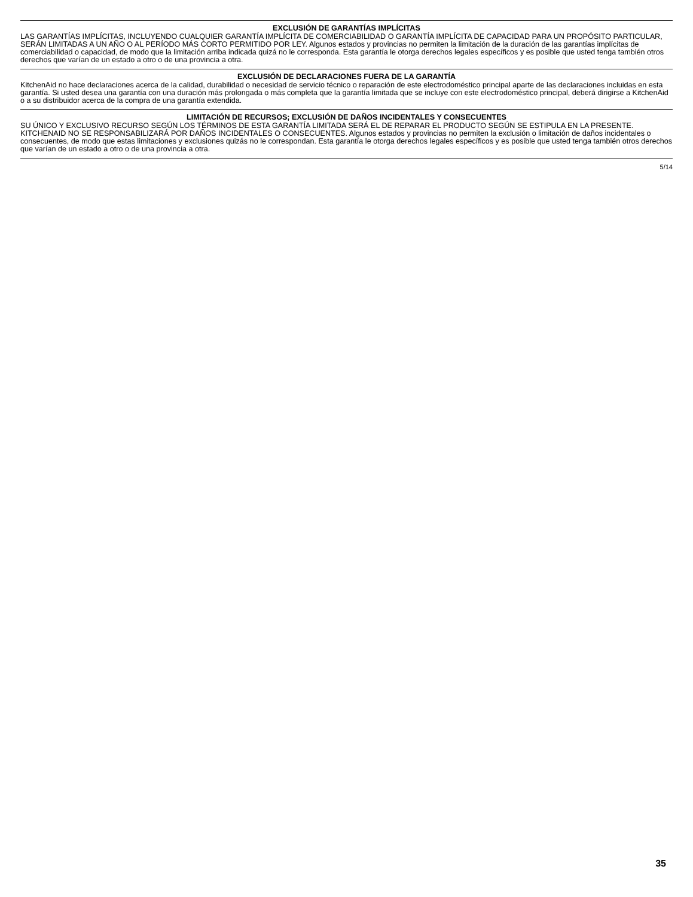EXCLUSIÓN DE GARANTÍAS IMPLÍCITAS
LAS GARANTÍAS IMPLÍCITAS, INCLUYENDO CUALQUIER GARANTÍA IMPLÍCITA DE COMERCIABILIDAD O GARANTÍA IMPLÍCITA DE CAPACIDAD PARA UN PROPÓSITO PARTICULAR, SERÁN LIMITADAS A UN AÑO O AL PERÍODO MÁS CORTO PERMITIDO POR LEY. Algunos estados y provincias no permiten la limitación de la duración de las garantías implícitas de comerciabilidad o capacidad, de modo que la limitación arriba indicada quizá no le corresponda. Esta garantía le otorga derechos legales específicos y es posible que usted tenga también otros derechos que varían de un estado a otro o de una provincia a otra.
EXCLUSIÓN DE DECLARACIONES FUERA DE LA GARANTÍA
KitchenAid no hace declaraciones acerca de la calidad, durabilidad o necesidad de servicio técnico o reparación de este electrodoméstico principal aparte de las declaraciones incluidas en esta garantía. Si usted desea una garantía con una duración más prolongada o más completa que la garantía limitada que se incluye con este electrodoméstico principal, deberá dirigirse a KitchenAid o a su distribuidor acerca de la compra de una garantía extendida.
LIMITACIÓN DE RECURSOS; EXCLUSIÓN DE DAÑOS INCIDENTALES Y CONSECUENTES
SU ÚNICO Y EXCLUSIVO RECURSO SEGÚN LOS TÉRMINOS DE ESTA GARANTÍA LIMITADA SERÁ EL DE REPARAR EL PRODUCTO SEGÚN SE ESTIPULA EN LA PRESENTE. KITCHENAID NO SE RESPONSABILIZARÁ POR DAÑOS INCIDENTALES O CONSECUENTES. Algunos estados y provincias no permiten la exclusión o limitación de daños incidentales o consecuentes, de modo que estas limitaciones y exclusiones quizás no le correspondan. Esta garantía le otorga derechos legales específicos y es posible que usted tenga también otros derechos que varían de un estado a otro o de una provincia a otra.
5/14
35